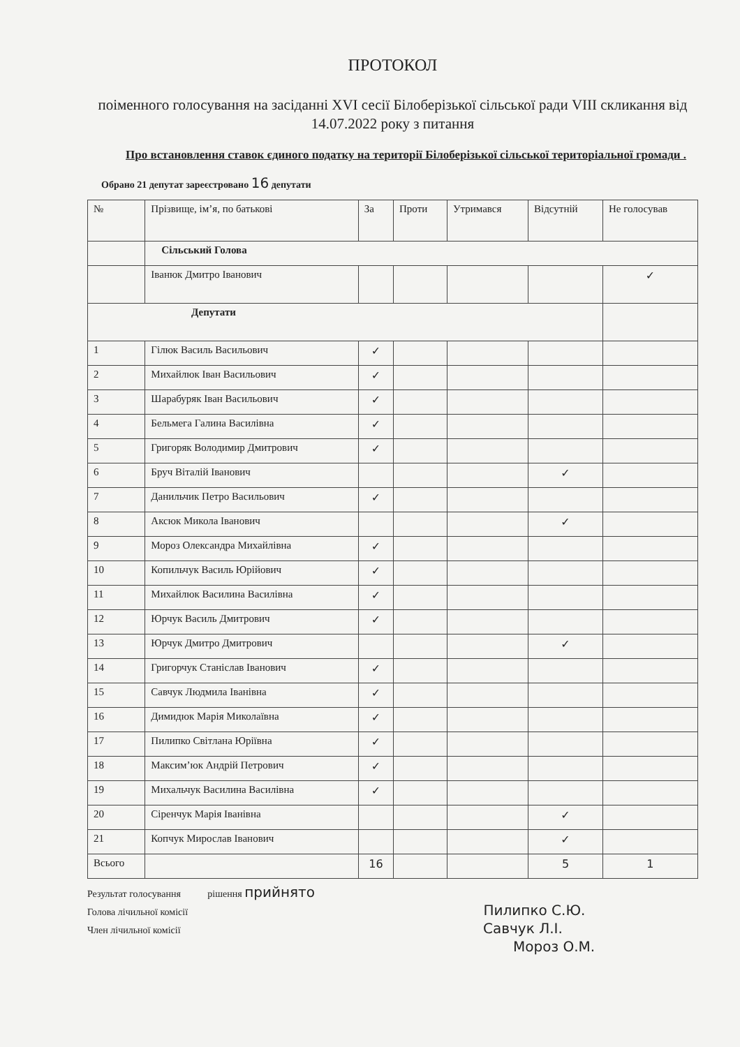ПРОТОКОЛ
поіменного голосування на засіданні XVI сесії Білоберізької сільської ради VIII скликання від 14.07.2022 року з питання
Про встановлення ставок єдиного податку на території Білоберізької сільської територіальної громади .
Обрано 21 депутат зареєстровано 16 депутати
| № | Прізвище, ім’я, по батькові | За | Проти | Утримався | Відсутній | Не голосував |
| --- | --- | --- | --- | --- | --- | --- |
| | Сільський Голова | | | | | |
| | Іванюк Дмитро Іванович | | | | | ✓ |
| Депутати | | | | | | |
| 1 | Гілюк Василь Васильович | ✓ | | | | |
| 2 | Михайлюк Іван Васильович | ✓ | | | | |
| 3 | Шарабуряк Іван Васильович | ✓ | | | | |
| 4 | Бельмега Галина Василівна | ✓ | | | | |
| 5 | Григоряк Володимир Дмитрович | ✓ | | | | |
| 6 | Бруч Віталій Іванович | | | | ✓ | |
| 7 | Данильчик Петро Васильович | ✓ | | | | |
| 8 | Аксюк Микола Іванович | | | | ✓ | |
| 9 | Мороз Олександра Михайлівна | ✓ | | | | |
| 10 | Копильчук Василь Юрійович | ✓ | | | | |
| 11 | Михайлюк Василина Василівна | ✓ | | | | |
| 12 | Юрчук Василь Дмитрович | ✓ | | | | |
| 13 | Юрчук Дмитро Дмитрович | | | | ✓ | |
| 14 | Григорчук Станіслав Іванович | ✓ | | | | |
| 15 | Савчук Людмила Іванівна | ✓ | | | | |
| 16 | Димидюк Марія Миколаївна | ✓ | | | | |
| 17 | Пилипко Світлана Юріївна | ✓ | | | | |
| 18 | Максим’юк Андрій Петрович | ✓ | | | | |
| 19 | Михальчук Василина Василівна | ✓ | | | | |
| 20 | Сіренчук Марія Іванівна | | | | ✓ | |
| 21 | Копчук Мирослав Іванович | | | | ✓ | |
| Всього | | 16 | | | 5 | 1 |
Результат голосування рішення прийнято
Голова лічильної комісії Пилипко С.Ю.
Член лічильної комісії Савчук Л.І.
Мороз О.М.